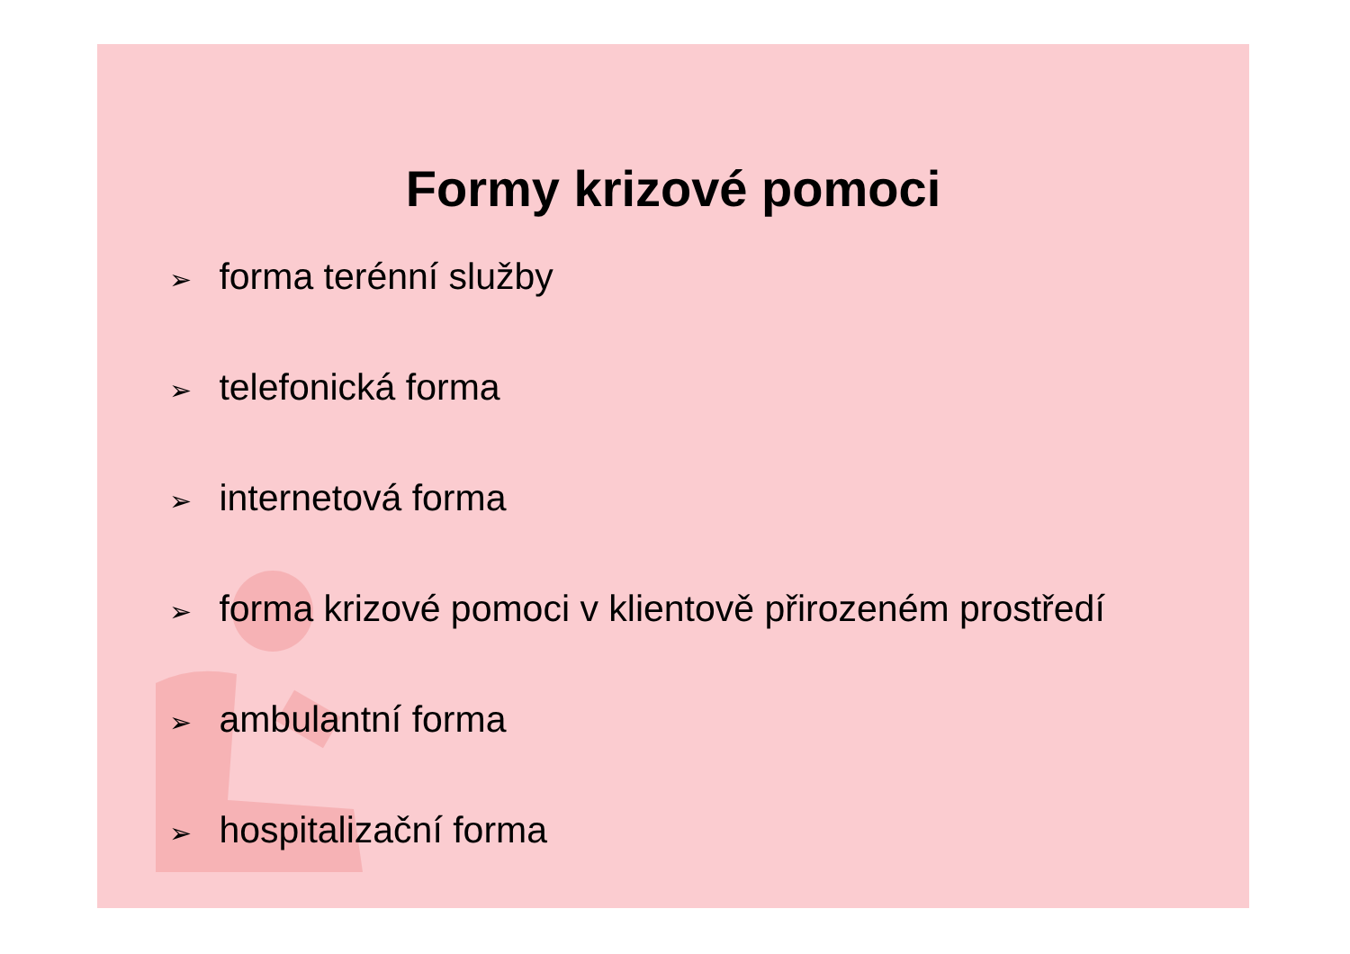Formy krizové pomoci
➢ forma terénní služby
➢ telefonická forma
➢ internetová forma
➢ forma krizové pomoci v klientově přirozeném prostředí
➢ ambulantní forma
➢ hospitalizační forma